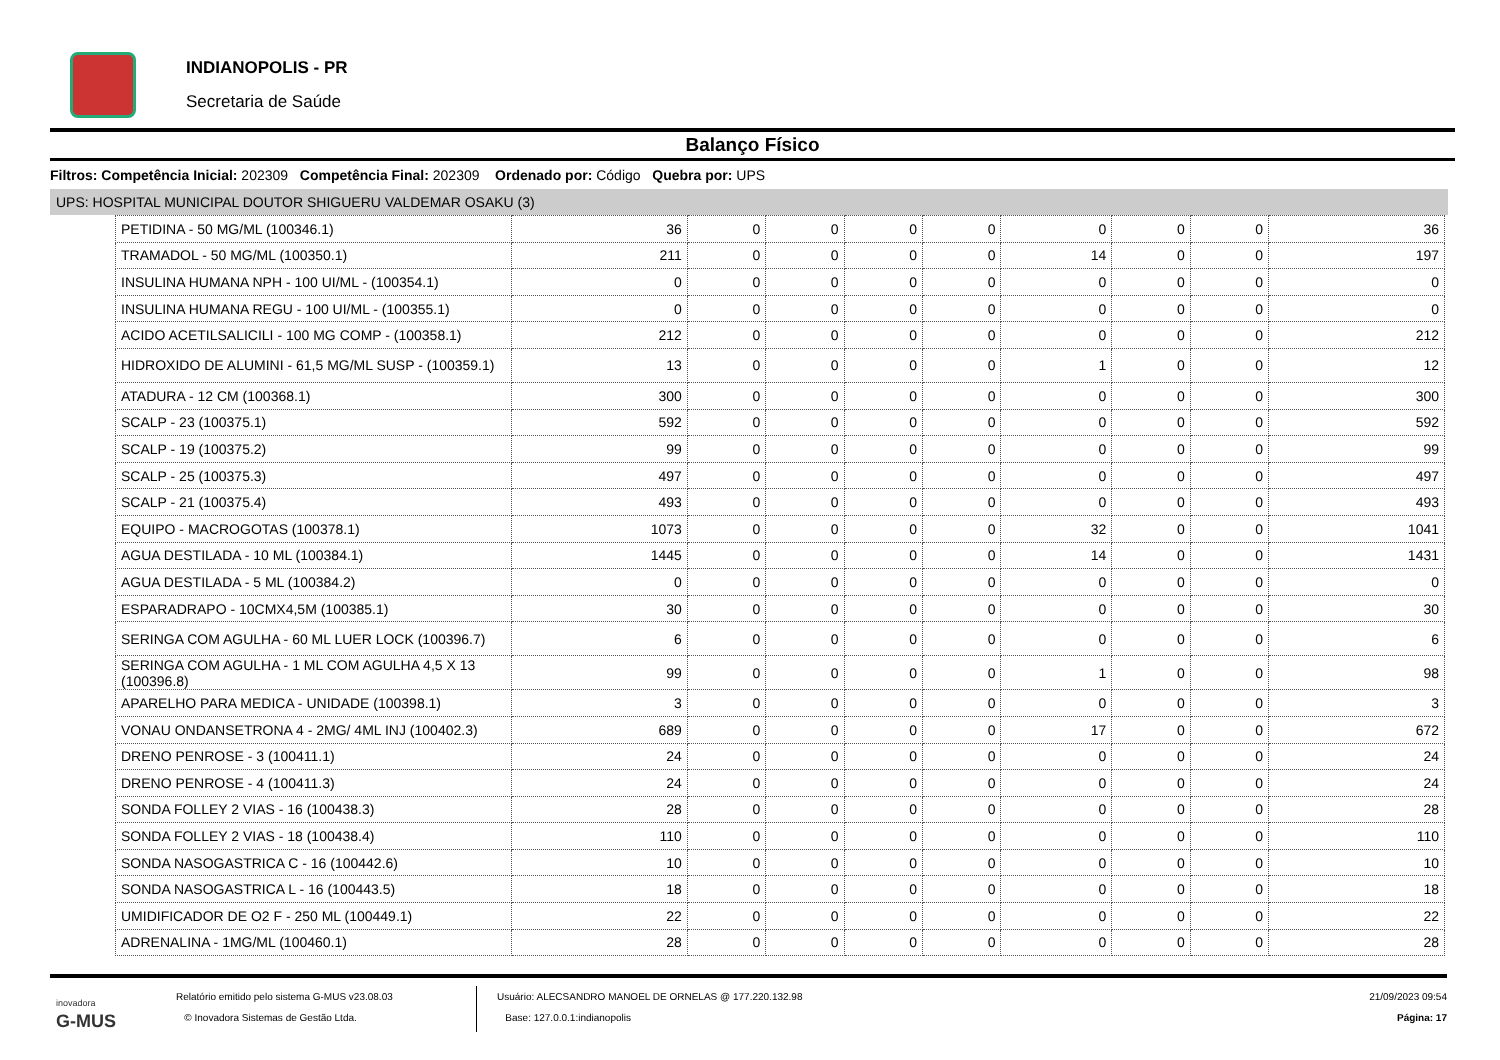INDIANOPOLIS - PR
Secretaria de Saúde
Balanço Físico
Filtros: Competência Inicial: 202309 Competência Final: 202309 Ordenado por: Código Quebra por: UPS
UPS: HOSPITAL MUNICIPAL DOUTOR SHIGUERU VALDEMAR OSAKU (3)
| PETIDINA - 50 MG/ML (100346.1) | 36 | 0 | 0 | 0 | 0 | 0 | 0 | 0 | 36 |
| TRAMADOL - 50 MG/ML (100350.1) | 211 | 0 | 0 | 0 | 0 | 14 | 0 | 0 | 197 |
| INSULINA HUMANA NPH - 100 UI/ML - (100354.1) | 0 | 0 | 0 | 0 | 0 | 0 | 0 | 0 | 0 |
| INSULINA HUMANA REGU - 100 UI/ML - (100355.1) | 0 | 0 | 0 | 0 | 0 | 0 | 0 | 0 | 0 |
| ACIDO ACETILSALICILI - 100 MG COMP - (100358.1) | 212 | 0 | 0 | 0 | 0 | 0 | 0 | 0 | 212 |
| HIDROXIDO DE ALUMINI - 61,5 MG/ML SUSP - (100359.1) | 13 | 0 | 0 | 0 | 0 | 1 | 0 | 0 | 12 |
| ATADURA - 12 CM (100368.1) | 300 | 0 | 0 | 0 | 0 | 0 | 0 | 0 | 300 |
| SCALP - 23 (100375.1) | 592 | 0 | 0 | 0 | 0 | 0 | 0 | 0 | 592 |
| SCALP - 19 (100375.2) | 99 | 0 | 0 | 0 | 0 | 0 | 0 | 0 | 99 |
| SCALP - 25 (100375.3) | 497 | 0 | 0 | 0 | 0 | 0 | 0 | 0 | 497 |
| SCALP - 21 (100375.4) | 493 | 0 | 0 | 0 | 0 | 0 | 0 | 0 | 493 |
| EQUIPO - MACROGOTAS (100378.1) | 1073 | 0 | 0 | 0 | 0 | 32 | 0 | 0 | 1041 |
| AGUA DESTILADA - 10 ML (100384.1) | 1445 | 0 | 0 | 0 | 0 | 14 | 0 | 0 | 1431 |
| AGUA DESTILADA - 5 ML (100384.2) | 0 | 0 | 0 | 0 | 0 | 0 | 0 | 0 | 0 |
| ESPARADRAPO - 10CMX4,5M (100385.1) | 30 | 0 | 0 | 0 | 0 | 0 | 0 | 0 | 30 |
| SERINGA COM AGULHA - 60 ML LUER LOCK (100396.7) | 6 | 0 | 0 | 0 | 0 | 0 | 0 | 0 | 6 |
| SERINGA COM AGULHA - 1 ML COM AGULHA 4,5 X 13 (100396.8) | 99 | 0 | 0 | 0 | 0 | 1 | 0 | 0 | 98 |
| APARELHO PARA MEDICA - UNIDADE (100398.1) | 3 | 0 | 0 | 0 | 0 | 0 | 0 | 0 | 3 |
| VONAU ONDANSETRONA 4 - 2MG/ 4ML INJ (100402.3) | 689 | 0 | 0 | 0 | 0 | 17 | 0 | 0 | 672 |
| DRENO PENROSE - 3 (100411.1) | 24 | 0 | 0 | 0 | 0 | 0 | 0 | 0 | 24 |
| DRENO PENROSE - 4 (100411.3) | 24 | 0 | 0 | 0 | 0 | 0 | 0 | 0 | 24 |
| SONDA FOLLEY 2 VIAS - 16 (100438.3) | 28 | 0 | 0 | 0 | 0 | 0 | 0 | 0 | 28 |
| SONDA FOLLEY 2 VIAS - 18 (100438.4) | 110 | 0 | 0 | 0 | 0 | 0 | 0 | 0 | 110 |
| SONDA NASOGASTRICA C - 16 (100442.6) | 10 | 0 | 0 | 0 | 0 | 0 | 0 | 0 | 10 |
| SONDA NASOGASTRICA L - 16 (100443.5) | 18 | 0 | 0 | 0 | 0 | 0 | 0 | 0 | 18 |
| UMIDIFICADOR DE O2 F - 250 ML (100449.1) | 22 | 0 | 0 | 0 | 0 | 0 | 0 | 0 | 22 |
| ADRENALINA - 1MG/ML (100460.1) | 28 | 0 | 0 | 0 | 0 | 0 | 0 | 0 | 28 |
inovadora
G-MUS
Relatório emitido pelo sistema G-MUS v23.08.03
© Inovadora Sistemas de Gestão Ltda.
Usuário: ALECSANDRO MANOEL DE ORNELAS @ 177.220.132.98
Base: 127.0.0.1:indianopolis
21/09/2023 09:54
Página: 17